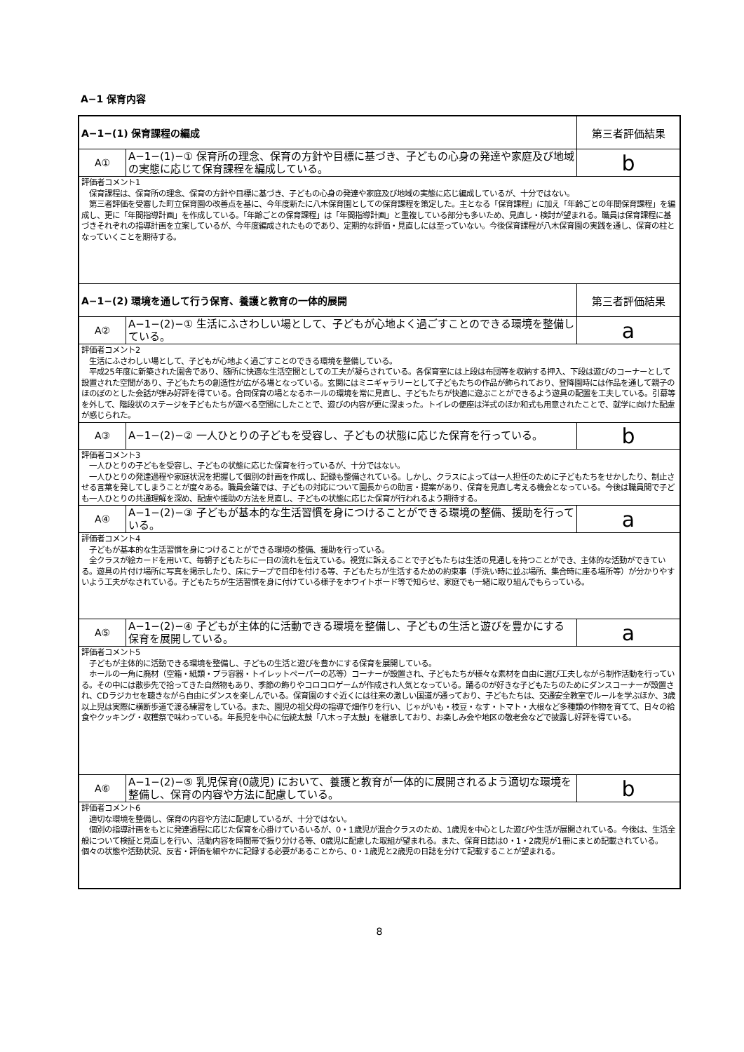A−1 保育内容
| A−1−(1) 保育課程の編成 | | 第三者評価結果 |
| A① | A−1−(1)−① 保育所の理念、保育の方針や目標に基づき、子どもの心身の発達や家庭及び地域の実態に応じて保育課程を編成している。 | b |
| 評価者コメント1 保育課程は、保育所の理念、保育の方針や目標に基づき、子どもの心身の発達や家庭及び地域の実態に応じ編成しているが、十分ではない。 第三者評価を受審した町立保育園の改善点を基に、今年度新たに八木保育園としての保育課程を策定した。主となる「保育課程」に加え「年齢ごとの年間保育課程」を編成し、更に「年間指導計画」を作成している。「年齢ごとの保育課程」は「年間指導計画」と重複している部分も多いため、見直し・検討が望まれる。職員は保育課程に基づきそれぞれの指導計画を立案しているが、今年度編成されたものであり、定期的な評価・見直しには至っていない。今後保育課程が八木保育園の実践を通し、保育の柱となっていくことを期待する。 | | |
| A−1−(2) 環境を通して行う保育、養護と教育の一体的展開 | | 第三者評価結果 |
| A② | A−1−(2)−① 生活にふさわしい場として、子どもが心地よく過ごすことのできる環境を整備している。 | a |
| 評価者コメント2 生活にふさわしい場として、子どもが心地よく過ごすことのできる環境を整備している。 平成25年度に新築された園舎であり、随所に快適な生活空間としての工夫が凝らされている。各保育室には上段は布団等を収納する押入、下段は遊びのコーナーとして設置された空間があり、子どもたちの創造性が広がる場となっている。玄関にはミニギャラリーとして子どもたちの作品が飾られており、登降園時には作品を通して親子のほのぼのとした会話が弾み好評を得ている。合同保育の場となるホールの環境を常に見直し、子どもたちが快適に遊ぶことができるよう遊具の配置を工夫している。引幕等を外して、階段状のステージを子どもたちが遊べる空間にしたことで、遊びの内容が更に深まった。トイレの便座は洋式のほか和式も用意されたことで、就学に向けた配慮が感じられた。 | | |
| A③ | A−1−(2)−② 一人ひとりの子どもを受容し、子どもの状態に応じた保育を行っている。 | b |
| 評価者コメント3 一人ひとりの子どもを受容し、子どもの状態に応じた保育を行っているが、十分ではない。 一人ひとりの発達過程や家庭状況を把握して個別の計画を作成し、記録も整備されている。しかし、クラスによっては一人担任のために子どもたちをせかしたり、制止させる言葉を発してしまうことが度々ある。職員会議では、子どもの対応について園長からの助言・提案があり、保育を見直し考える機会となっている。今後は職員間で子ども一人ひとりの共通理解を深め、配慮や援助の方法を見直し、子どもの状態に応じた保育が行われるよう期待する。 | | |
| A④ | A−1−(2)−③ 子どもが基本的な生活習慣を身につけることができる環境の整備、援助を行っている。 | a |
| 評価者コメント4 子どもが基本的な生活習慣を身につけることができる環境の整備、援助を行っている。 全クラスが絵カードを用いて、毎朝子どもたちに一日の流れを伝えている。視覚に訴えることで子どもたちは生活の見通しを持つことができ、主体的な活動ができている。遊具の片付け場所に写真を掲示したり、床にテープで目印を付ける等、子どもたちが生活するための約束事（手洗い時に並ぶ場所、集合時に座る場所等）が分かりやすいよう工夫がなされている。子どもたちが生活習慣を身に付けている様子をホワイトボード等で知らせ、家庭でも一緒に取り組んでもらっている。 | | |
| A⑤ | A−1−(2)−④ 子どもが主体的に活動できる環境を整備し、子どもの生活と遊びを豊かにする保育を展開している。 | a |
| 評価者コメント5 子どもが主体的に活動できる環境を整備し、子どもの生活と遊びを豊かにする保育を展開している。 ホールの一角に廃材（空箱・紙類・プラ容器・トイレットペーパーの芯等）コーナーが設置され、子どもたちが様々な素材を自由に選び工夫しながら制作活動を行っている。その中には散歩先で拾ってきた自然物もあり、季節の飾りやコロコロゲームが作成され人気となっている。踊るのが好きな子どもたちのためにダンスコーナーが設置され、CDラジカセを聴きながら自由にダンスを楽しんでいる。保育園のすぐ近くには往来の激しい国道が通っており、子どもたちは、交通安全教室でルールを学ぶほか、3歳以上児は実際に横断歩道で渡る練習をしている。また、園児の祖父母の指導で畑作りを行い、じゃがいも・枝豆・なす・トマト・大根など多種類の作物を育てて、日々の給食やクッキング・収穫祭で味わっている。年長児を中心に伝統太鼓「八木っ子太鼓」を継承しており、お楽しみ会や地区の敬老会などで披露し好評を得ている。 | | |
| A⑥ | A−1−(2)−⑤ 乳児保育(0歳児) において、養護と教育が一体的に展開されるよう適切な環境を整備し、保育の内容や方法に配慮している。 | b |
| 評価者コメント6 適切な環境を整備し、保育の内容や方法に配慮しているが、十分ではない。 個別の指導計画をもとに発達過程に応じた保育を心掛けているいるが、0・1歳児が混合クラスのため、1歳児を中心とした遊びや生活が展開されている。今後は、生活全般について検証と見直しを行い、活動内容を時間帯で振り分ける等、0歳児に配慮した取組が望まれる。また、保育日誌は0・1・2歳児が1冊にまとめ記載されている。個々の状態や活動状況、反省・評価を細やかに記録する必要があることから、0・1歳児と2歳児の日誌を分けて記載することが望まれる。 | | |
8